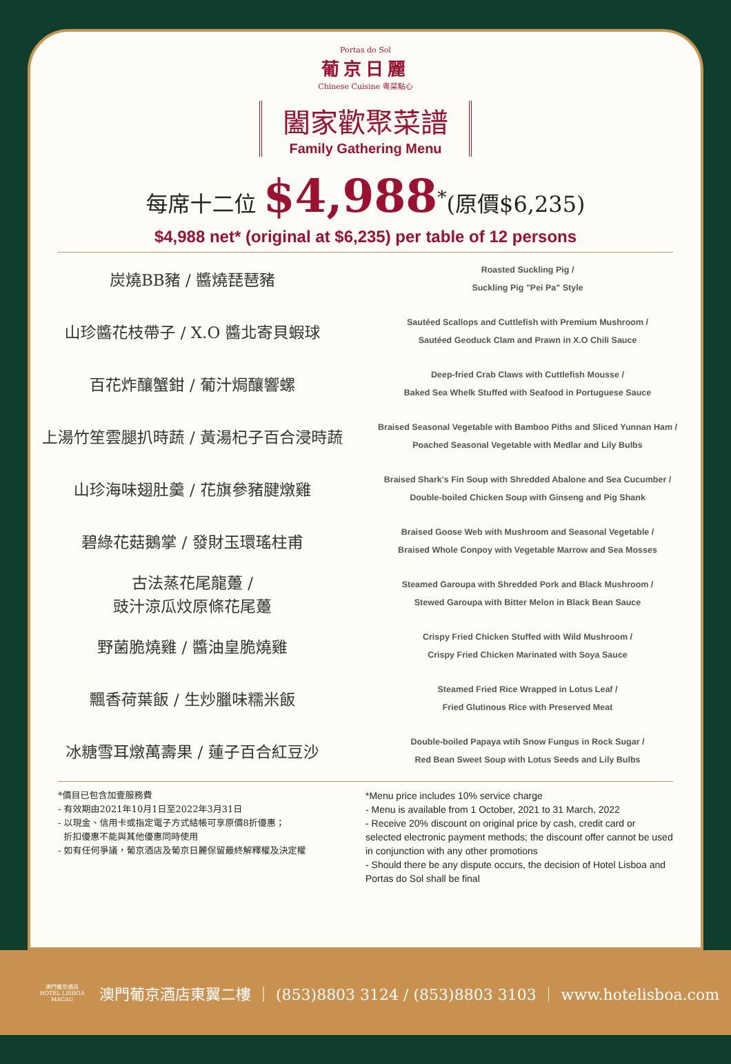Portas do Sol
葡京日麗
Chinese Cuisine 粵菜點心
闔家歡聚菜譜
Family Gathering Menu
每席十二位 $4,988<sup>*</sup>(原價$6,235)
$4,988 net* (original at $6,235) per table of 12 persons
炭燒BB豬 / 醬燒琵琶豬
Roasted Suckling Pig /
Suckling Pig "Pei Pa" Style
山珍醬花枝帶子 / X.O 醬北寄貝蝦球
Sautéed Scallops and Cuttlefish with Premium Mushroom /
Sautéed Geoduck Clam and Prawn in X.O Chili Sauce
百花炸釀蟹鉗 / 葡汁焗釀響螺
Deep-fried Crab Claws with Cuttlefish Mousse /
Baked Sea Whelk Stuffed with Seafood in Portuguese Sauce
上湯竹笙雲腿扒時蔬 / 黃湯杞子百合浸時蔬
Braised Seasonal Vegetable with Bamboo Piths and Sliced Yunnan Ham /
Poached Seasonal Vegetable with Medlar and Lily Bulbs
山珍海味翅肚羹 / 花旗參豬腱燉雞
Braised Shark's Fin Soup with Shredded Abalone and Sea Cucumber /
Double-boiled Chicken Soup with Ginseng and Pig Shank
碧綠花菇鵝掌 / 發財玉環瑤柱甫
Braised Goose Web with Mushroom and Seasonal Vegetable /
Braised Whole Conpoy with Vegetable Marrow and Sea Mosses
古法蒸花尾龍躉 /
豉汁涼瓜炆原條花尾躉
Steamed Garoupa with Shredded Pork and Black Mushroom /
Stewed Garoupa with Bitter Melon in Black Bean Sauce
野菌脆燒雞 / 醬油皇脆燒雞
Crispy Fried Chicken Stuffed with Wild Mushroom /
Crispy Fried Chicken Marinated with Soya Sauce
飄香荷葉飯 / 生炒臘味糯米飯
Steamed Fried Rice Wrapped in Lotus Leaf /
Fried Glutinous Rice with Preserved Meat
冰糖雪耳燉萬壽果 / 蓮子百合紅豆沙
Double-boiled Papaya wtih Snow Fungus in Rock Sugar /
Red Bean Sweet Soup with Lotus Seeds and Lily Bulbs
*價目已包含加壹服務費
- 有效期由2021年10月1日至2022年3月31日
- 以現金、信用卡或指定電子方式結帳可享原價8折優惠；
折扣優惠不能與其他優惠同時使用
- 如有任何爭議，葡京酒店及葡京日麗保留最終解釋權及決定權
*Menu price includes 10% service charge
- Menu is available from 1 October, 2021 to 31 March, 2022
- Receive 20% discount on original price by cash, credit card or selected electronic payment methods; the discount offer cannot be used in conjunction with any other promotions
- Should there be any dispute occurs, the decision of Hotel Lisboa and Portas do Sol shall be final
澳門葡京酒店
HOTEL LISBOA
MACAU 澳門葡京酒店東翼二樓 ｜ (853)8803 3124 / (853)8803 3103 ｜ www.hotelisboa.com